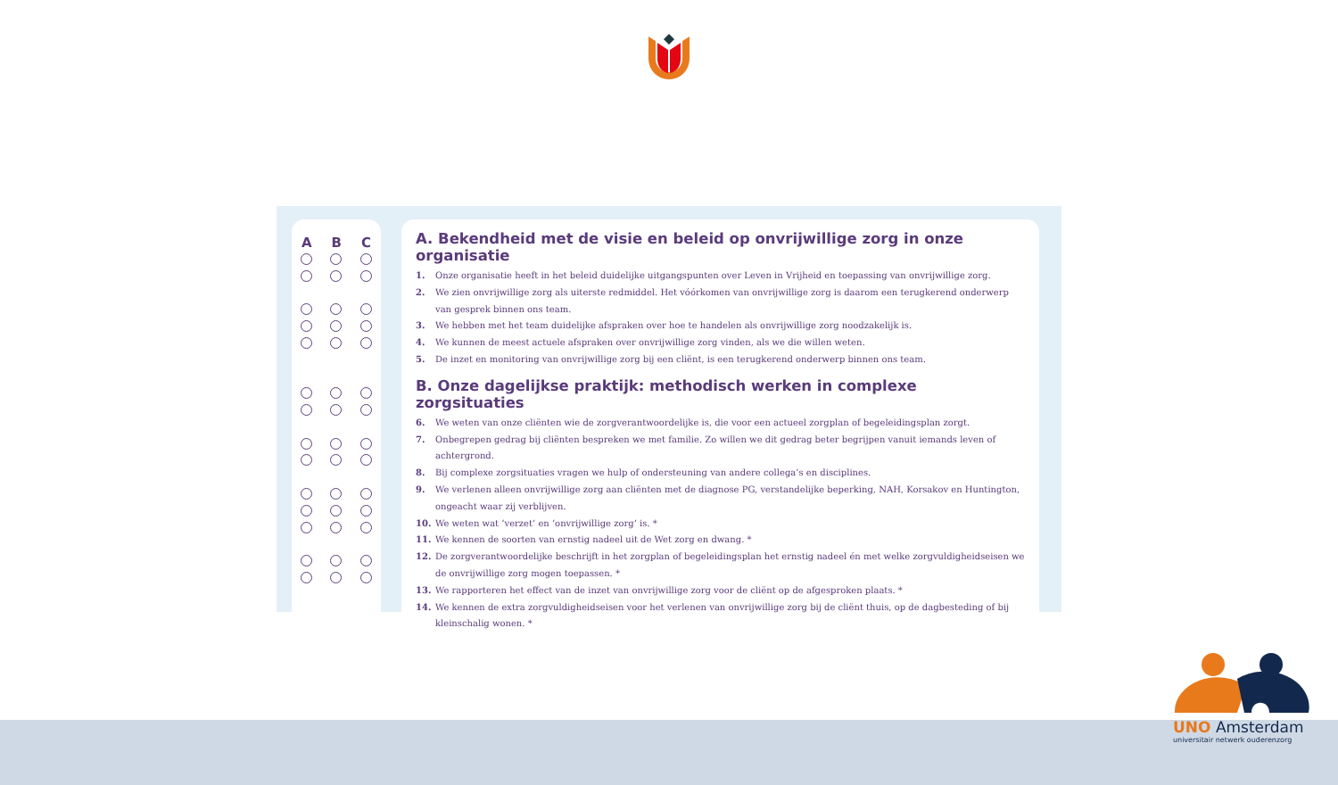A B C
A. Bekendheid met de visie en beleid op onvrijwillige zorg in onze organisatie
1. Onze organisatie heeft in het beleid duidelijke uitgangspunten over Leven in Vrijheid en toepassing van onvrijwillige zorg.
2. We zien onvrijwillige zorg als uiterste redmiddel. Het vóórkomen van onvrijwillige zorg is daarom een terugkerend onderwerp van gesprek binnen ons team.
3. We hebben met het team duidelijke afspraken over hoe te handelen als onvrijwillige zorg noodzakelijk is.
4. We kunnen de meest actuele afspraken over onvrijwillige zorg vinden, als we die willen weten.
5. De inzet en monitoring van onvrijwillige zorg bij een cliënt, is een terugkerend onderwerp binnen ons team.
B. Onze dagelijkse praktijk: methodisch werken in complexe zorgsituaties
6. We weten van onze cliënten wie de zorgverantwoordelijke is, die voor een actueel zorgplan of begeleidingsplan zorgt.
7. Onbegrepen gedrag bij cliënten bespreken we met familie. Zo willen we dit gedrag beter begrijpen vanuit iemands leven of achtergrond.
8. Bij complexe zorgsituaties vragen we hulp of ondersteuning van andere collega’s en disciplines.
9. We verlenen alleen onvrijwillige zorg aan cliënten met de diagnose PG, verstandelijke beperking, NAH, Korsakov en Huntington, ongeacht waar zij verblijven.
10. We weten wat ‘verzet’ en ‘onvrijwillige zorg’ is. *
11. We kennen de soorten van ernstig nadeel uit de Wet zorg en dwang. *
12. De zorgverantwoordelijke beschrijft in het zorgplan of begeleidingsplan het ernstig nadeel én met welke zorgvuldigheidseisen we de onvrijwillige zorg mogen toepassen. *
13. We rapporteren het effect van de inzet van onvrijwillige zorg voor de cliënt op de afgesproken plaats. *
14. We kennen de extra zorgvuldigheidseisen voor het verlenen van onvrijwillige zorg bij de cliënt thuis, op de dagbesteding of bij kleinschalig wonen. *
UNO Amsterdam
universitair netwerk ouderenzorg